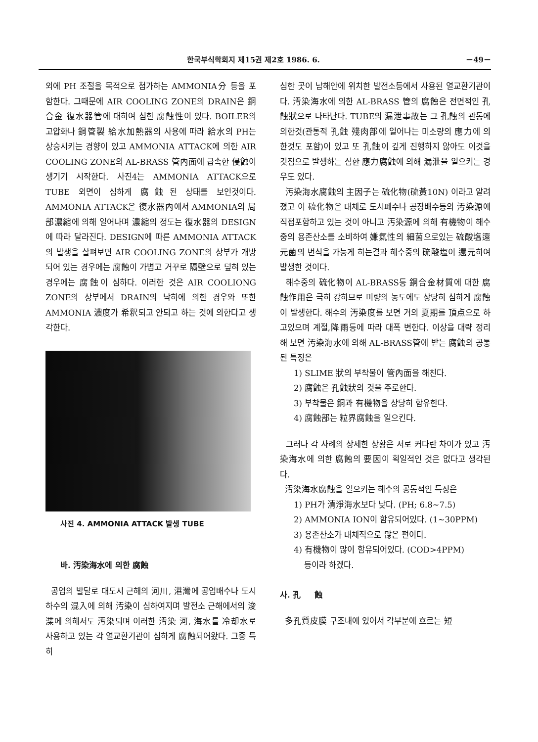한국부식학회지 제15권 제2호 1986. 6. －49－
외에 PH 조절을 목적으로 첨가하는 AMMONIA分 등을 포함한다. 그때문에 AIR COOLING ZONE의 DRAIN은 銅合金 復水器管에 대하여 심한 腐蝕性이 있다. BOILER의 고압화나 鋼管製 給水加熱器의 사용에 따라 給水의 PH는 상승시키는 경향이 있고 AMMONIA ATTACK에 의한 AIR COOLING ZONE의 AL-BRASS 管內面에 급속한 侵蝕이 생기기 시작한다. 사진4는 AMMONIA ATTACK으로 TUBE 외면이 심하게 腐蝕된 상태를 보인것이다. AMMONIA ATTACK은 復水器內에서 AMMONIA의 局部濃縮에 의해 일어나며 濃縮의 정도는 復水器의 DESIGN에 따라 달라진다. DESIGN에 따른 AMMONIA ATTACK의 발생을 살펴보면 AIR COOLING ZONE의 상부가 개방되어 있는 경우에는 腐蝕이 가볍고 거꾸로 隔壁으로 덮혀 있는 경우에는 腐蝕이 심하다. 이러한 것은 AIR COOLIONG ZONE의 상부에서 DRAIN의 낙하에 의한 경우와 또한 AMMONIA 濃度가 希釈되고 안되고 하는 것에 의한다고 생각한다.
사진 4. AMMONIA ATTACK 발생 TUBE
바. 汚染海水에 의한 腐蝕
공업의 발달로 대도시 근해의 河川, 港灣에 공업배수나 도시하수의 混入에 의해 汚染이 심하여지며 발전소 근해에서의 浚渫에 의해서도 汚染되며 이러한 汚染 河, 海水를 冷却水로 사용하고 있는 각 열교환기관이 심하게 腐蝕되어왔다. 그중 특히
심한 곳이 남해안에 위치한 발전소등에서 사용된 열교환기관이다. 汚染海水에 의한 AL-BRASS 管의 腐蝕은 전면적인 孔蝕狀으로 나타난다. TUBE의 漏泄事故는 그 孔蝕의 관통에 의한것(관통적 孔蝕 殘肉部에 일어나는 미소량의 應力에 의한것도 포함)이 있고 또 孔蝕이 깊게 진행하지 않아도 이것을 깃점으로 발생하는 심한 應力腐蝕에 의해 漏泄을 일으키는 경우도 있다.
汚染海水腐蝕의 主因子는 硫化物(硫黃10N) 이라고 알려졌고 이 硫化物은 대체로 도시폐수나 공장배수등의 汚染源에 직접포함하고 있는 것이 아니고 汚染源에 의해 有機物이 해수중의 용존산소를 소비하여 嫌氣性의 細菌으로있는 硫酸塩還元菌의 번식을 가능게 하는결과 해수중의 硫酸塩이 還元하여 발생한 것이다.
해수중의 硫化物이 AL-BRASS등 銅合金材質에 대한 腐蝕作用은 극히 강하므로 미량의 농도에도 상당히 심하게 腐蝕이 발생한다. 해수의 汚染度를 보면 거의 夏期를 頂点으로 하고있으며 계절,降雨등에 따라 대폭 변한다. 이상을 대략 정리해 보면 汚染海水에 의해 AL-BRASS管에 받는 腐蝕의 공통된 특징은
1) SLIME 狀의 부착물이 管內面을 해친다.
2) 腐蝕은 孔蝕狀의 것을 주로한다.
3) 부착물은 銅과 有機物을 상당히 함유한다.
4) 腐蝕部는 粒界腐蝕을 일으킨다.
그러나 각 사례의 상세한 상황은 서로 커다란 차이가 있고 汚染海水에 의한 腐蝕의 要因이 획일적인 것은 없다고 생각된다.
汚染海水腐蝕을 일으키는 해수의 공통적인 특징은
1) PH가 清淨海水보다 낮다. (PH; 6.8~7.5)
2) AMMONIA ION이 함유되어있다. (1~30PPM)
3) 용존산소가 대체적으로 많은 편이다.
4) 有機物이 많이 함유되어있다. (COD>4PPM)
등이라 하겠다.
사. 孔 蝕
多孔質皮膜 구조내에 있어서 각부분에 흐르는 短